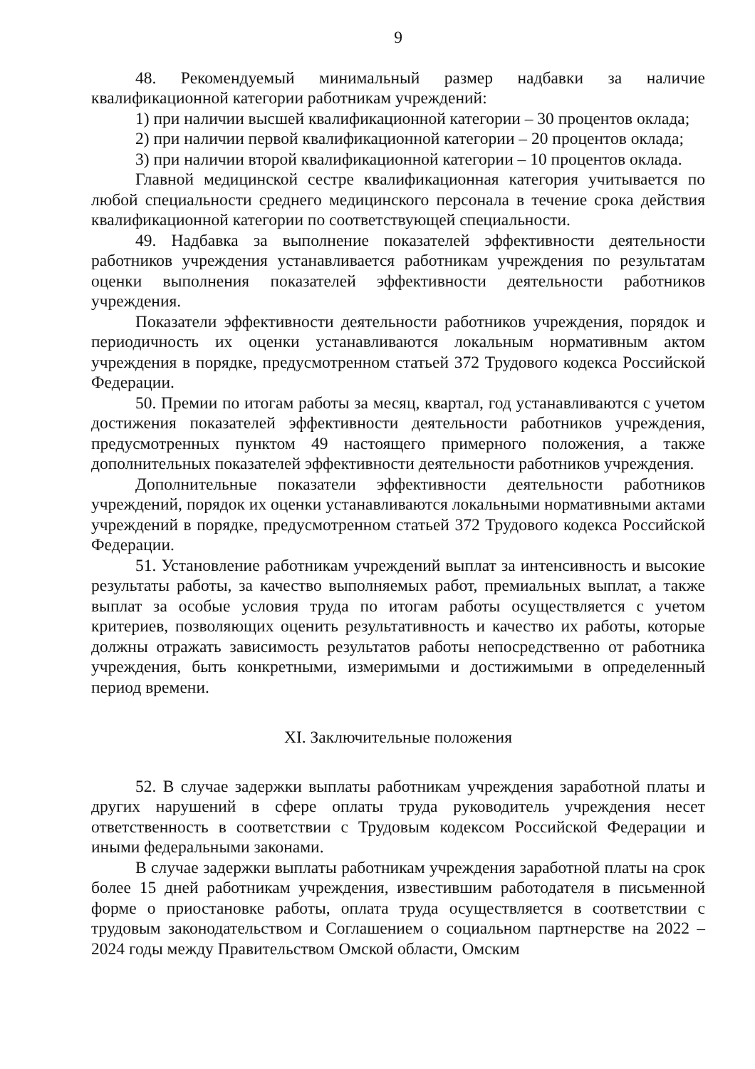9
48. Рекомендуемый минимальный размер надбавки за наличие квалификационной категории работникам учреждений:
1) при наличии высшей квалификационной категории – 30 процентов оклада;
2) при наличии первой квалификационной категории – 20 процентов оклада;
3) при наличии второй квалификационной категории – 10 процентов оклада.
Главной медицинской сестре квалификационная категория учитывается по любой специальности среднего медицинского персонала в течение срока действия квалификационной категории по соответствующей специальности.
49. Надбавка за выполнение показателей эффективности деятельности работников учреждения устанавливается работникам учреждения по результатам оценки выполнения показателей эффективности деятельности работников учреждения.
Показатели эффективности деятельности работников учреждения, порядок и периодичность их оценки устанавливаются локальным нормативным актом учреждения в порядке, предусмотренном статьей 372 Трудового кодекса Российской Федерации.
50. Премии по итогам работы за месяц, квартал, год устанавливаются с учетом достижения показателей эффективности деятельности работников учреждения, предусмотренных пунктом 49 настоящего примерного положения, а также дополнительных показателей эффективности деятельности работников учреждения.
Дополнительные показатели эффективности деятельности работников учреждений, порядок их оценки устанавливаются локальными нормативными актами учреждений в порядке, предусмотренном статьей 372 Трудового кодекса Российской Федерации.
51. Установление работникам учреждений выплат за интенсивность и высокие результаты работы, за качество выполняемых работ, премиальных выплат, а также выплат за особые условия труда по итогам работы осуществляется с учетом критериев, позволяющих оценить результативность и качество их работы, которые должны отражать зависимость результатов работы непосредственно от работника учреждения, быть конкретными, измеримыми и достижимыми в определенный период времени.
XI. Заключительные положения
52. В случае задержки выплаты работникам учреждения заработной платы и других нарушений в сфере оплаты труда руководитель учреждения несет ответственность в соответствии с Трудовым кодексом Российской Федерации и иными федеральными законами.
В случае задержки выплаты работникам учреждения заработной платы на срок более 15 дней работникам учреждения, известившим работодателя в письменной форме о приостановке работы, оплата труда осуществляется в соответствии с трудовым законодательством и Соглашением о социальном партнерстве на 2022 – 2024 годы между Правительством Омской области, Омским